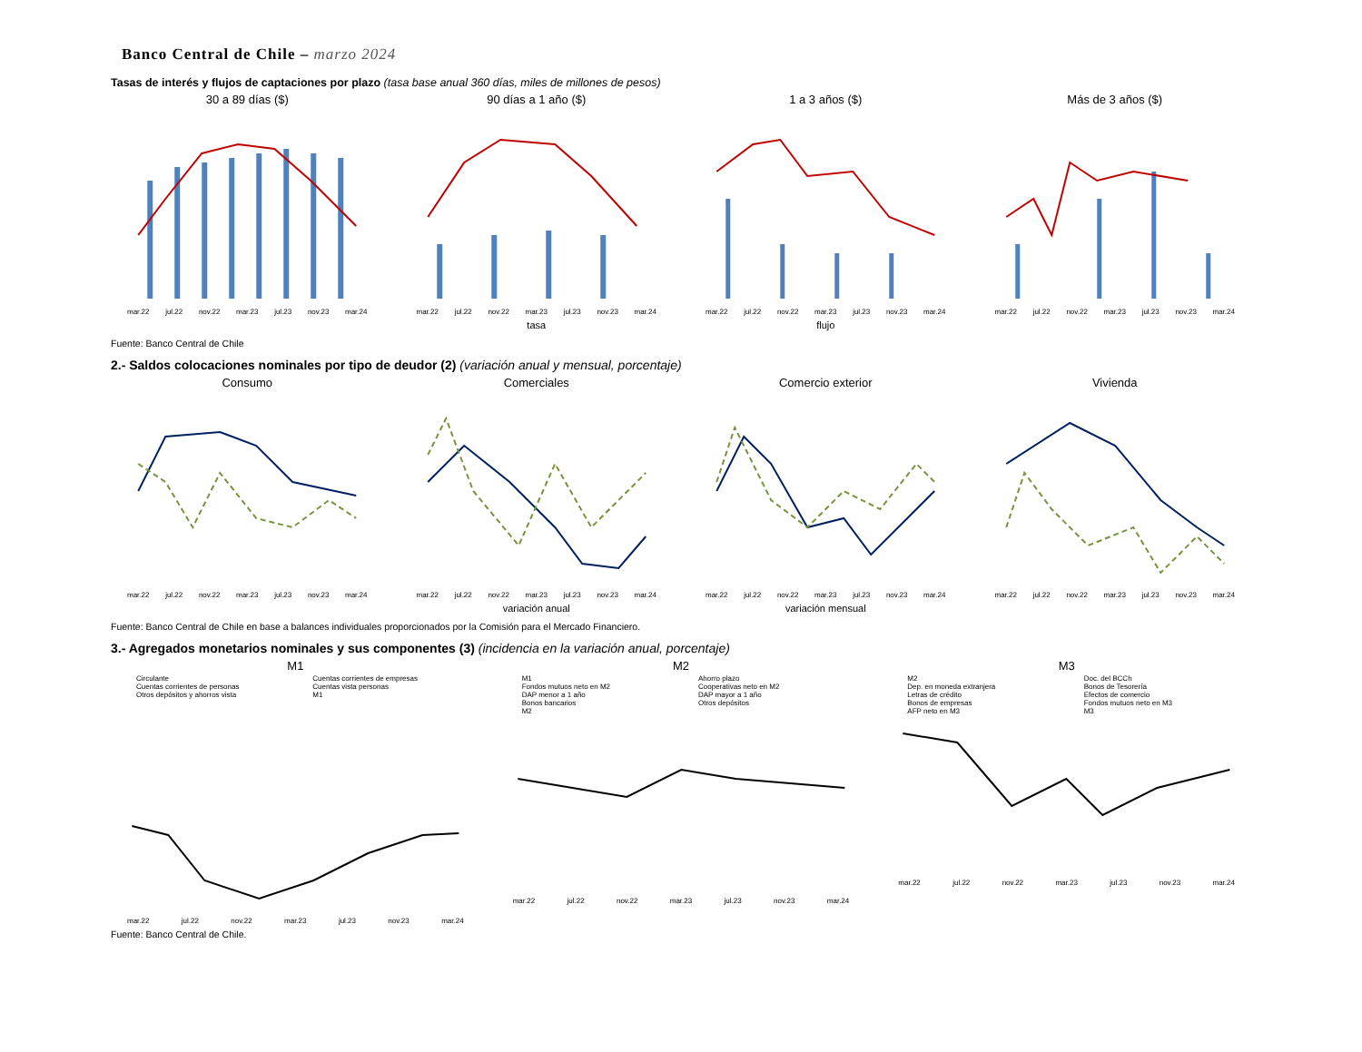Banco Central de Chile – marzo 2024
Tasas de interés y flujos de captaciones por plazo (tasa base anual 360 días, miles de millones de pesos)
30 a 89 días ($)
mar.22 jul.22 nov.22 mar.23 jul.23 nov.23 mar.24
90 días a 1 año ($)
mar.22 jul.22 nov.22 mar.23 jul.23 nov.23 mar.24
tasa
1 a 3 años ($)
mar.22 jul.22 nov.22 mar.23 jul.23 nov.23 mar.24
flujo
Más de 3 años ($)
mar.22 jul.22 nov.22 mar.23 jul.23 nov.23 mar.24
Fuente: Banco Central de Chile
2.- Saldos colocaciones nominales por tipo de deudor (2) (variación anual y mensual, porcentaje)
Consumo
mar.22 jul.22 nov.22 mar.23 jul.23 nov.23 mar.24
Comerciales
mar.22 jul.22 nov.22 mar.23 jul.23 nov.23 mar.24
variación anual
Comercio exterior
mar.22 jul.22 nov.22 mar.23 jul.23 nov.23 mar.24
variación mensual
Vivienda
mar.22 jul.22 nov.22 mar.23 jul.23 nov.23 mar.24
Fuente: Banco Central de Chile en base a balances individuales proporcionados por la Comisión para el Mercado Financiero.
3.- Agregados monetarios nominales y sus componentes (3) (incidencia en la variación anual, porcentaje)
M1
Circulante
Cuentas corrientes de personas
Otros depósitos y ahorros vista
Cuentas corrientes de empresas
Cuentas vista personas
M1
mar.22 jul.22 nov.22 mar.23 jul.23 nov.23 mar.24
M2
M1
Fondos mutuos neto en M2
DAP menor a 1 año
Bonos bancarios
M2
Ahorro plazo
Cooperativas neto en M2
DAP mayor a 1 año
Otros depósitos
mar.22 jul.22 nov.22 mar.23 jul.23 nov.23 mar.24
M3
M2
Dep. en moneda extranjera
Letras de crédito
Bonos de empresas
AFP neto en M3
Doc. del BCCh
Bonos de Tesorería
Efectos de comercio
Fondos mutuos neto en M3
M3
mar.22 jul.22 nov.22 mar.23 jul.23 nov.23 mar.24
Fuente: Banco Central de Chile.